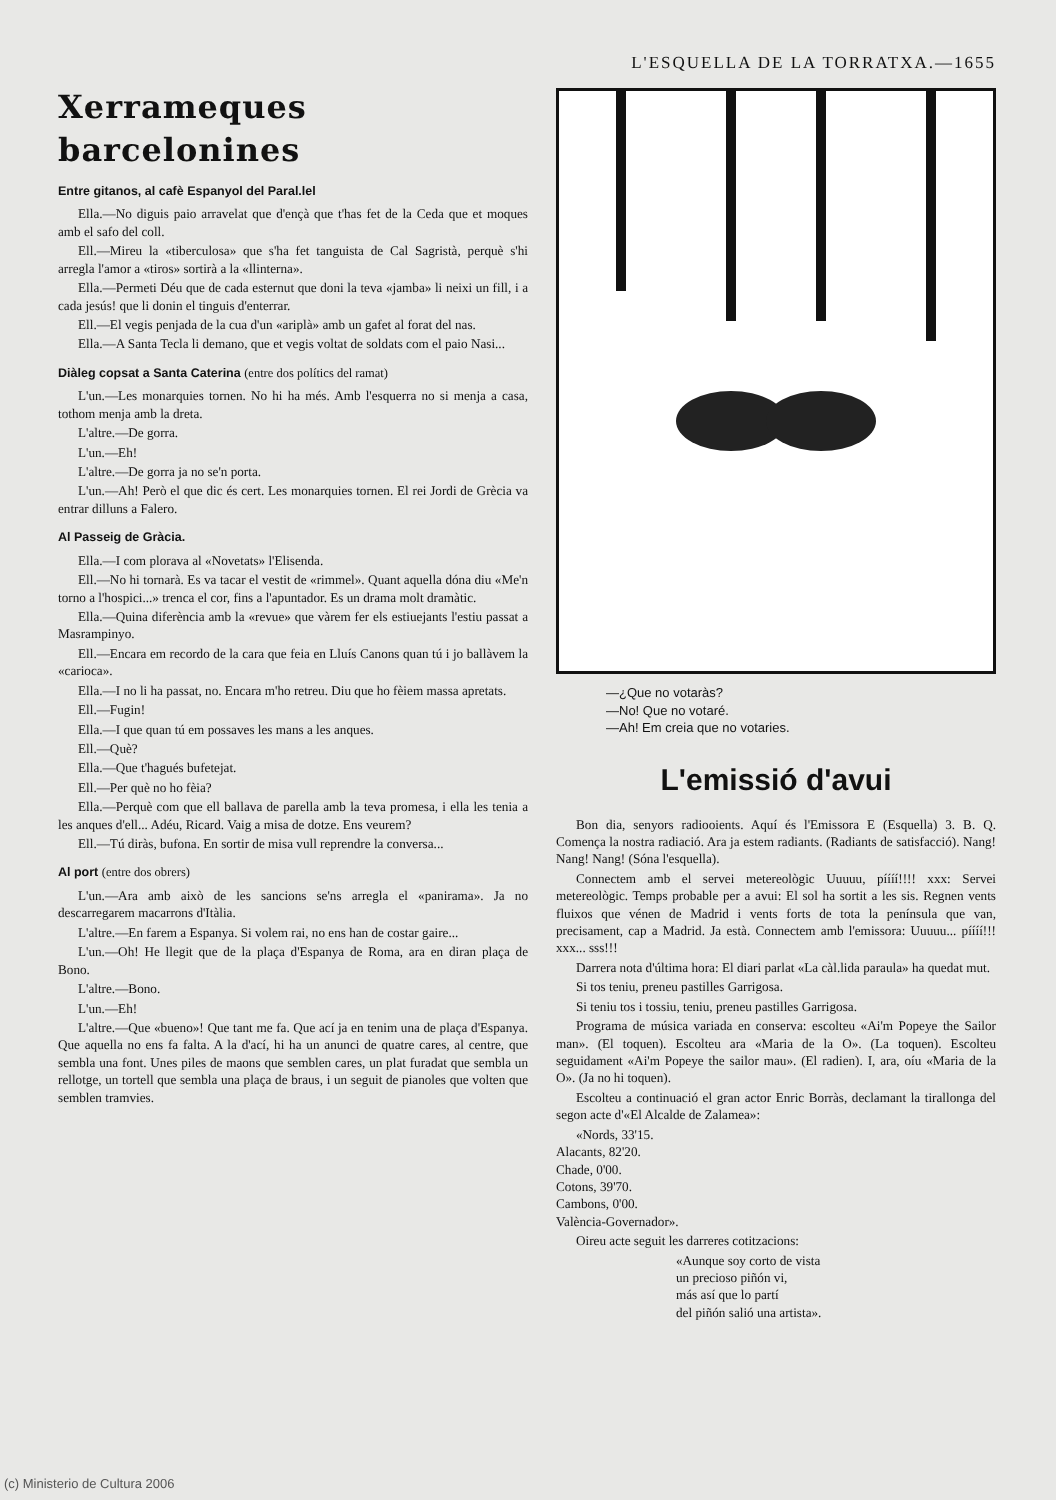L'ESQUELLA DE LA TORRATXA.—1655
Xerrameques barcelonines
Entre gitanos, al cafè Espanyol del Paral.lel
Ella.—No diguis paio arravelat que d'ençà que t'has fet de la Ceda que et moques amb el safo del coll.
Ell.—Mireu la «tiberculosa» que s'ha fet tanguista de Cal Sagristà, perquè s'hi arregla l'amor a «tiros» sortirà a la «llinterna».
Ella.—Permeti Déu que de cada esternut que doni la teva «jamba» li neixi un fill, i a cada jesús! que li donin el tinguis d'enterrar.
Ell.—El vegis penjada de la cua d'un «ariplà» amb un gafet al forat del nas.
Ella.—A Santa Tecla li demano, que et vegis voltat de soldats com el paio Nasi...
Diàleg copsat a Santa Caterina (entre dos polítics del ramat)
L'un.—Les monarquies tornen. No hi ha més. Amb l'esquerra no si menja a casa, tothom menja amb la dreta.
L'altre.—De gorra.
L'un.—Eh!
L'altre.—De gorra ja no se'n porta.
L'un.—Ah! Però el que dic és cert. Les monarquies tornen. El rei Jordi de Grècia va entrar dilluns a Falero.
Al Passeig de Gràcia.
Ella.—I com plorava al «Novetats» l'Elisenda.
Ell.—No hi tornarà. Es va tacar el vestit de «rimmel». Quant aquella dóna diu «Me'n torno a l'hospici...» trenca el cor, fins a l'apuntador. Es un drama molt dramàtic.
Ella.—Quina diferència amb la «revue» que vàrem fer els estiuejants l'estiu passat a Masrampinyo.
Ell.—Encara em recordo de la cara que feia en Lluís Canons quan tú i jo ballàvem la «carioca».
Ella.—I no li ha passat, no. Encara m'ho retreu. Diu que ho fèiem massa apretats.
Ell.—Fugin!
Ella.—I que quan tú em possaves les mans a les anques.
Ell.—Què?
Ella.—Que t'hagués bufetejat.
Ell.—Per què no ho fèia?
Ella.—Perquè com que ell ballava de parella amb la teva promesa, i ella les tenia a les anques d'ell... Adéu, Ricard. Vaig a misa de dotze. Ens veurem?
Ell.—Tú diràs, bufona. En sortir de misa vull reprendre la conversa...
Al port (entre dos obrers)
L'un.—Ara amb això de les sancions se'ns arregla el «panirama». Ja no descarregarem macarrons d'Itàlia.
L'altre.—En farem a Espanya. Si volem rai, no ens han de costar gaire...
L'un.—Oh! He llegit que de la plaça d'Espanya de Roma, ara en diran plaça de Bono.
L'altre.—Bono.
L'un.—Eh!
L'altre.—Que «bueno»! Que tant me fa. Que ací ja en tenim una de plaça d'Espanya. Que aquella no ens fa falta. A la d'ací, hi ha un anunci de quatre cares, al centre, que sembla una font. Unes piles de maons que semblen cares, un plat furadat que sembla un rellotge, un tortell que sembla una plaça de braus, i un seguit de pianoles que volten que semblen tramvies.
—¿Que no votaràs?
—No! Que no votaré.
—Ah! Em creia que no votaries.
L'emissió d'avui
Bon dia, senyors radiooients. Aquí és l'Emissora E (Esquella) 3. B. Q. Comença la nostra radiació. Ara ja estem radiants. (Radiants de satisfacció). Nang! Nang! Nang! (Sóna l'esquella).
Connectem amb el servei metereològic Uuuuu, píííí!!!! xxx: Servei metereològic. Temps probable per a avui: El sol ha sortit a les sis. Regnen vents fluixos que vénen de Madrid i vents forts de tota la península que van, precisament, cap a Madrid. Ja està. Connectem amb l'emissora: Uuuuu... píííí!!! xxx... sss!!!
Darrera nota d'última hora: El diari parlat «La càl.lida paraula» ha quedat mut.
Si tos teniu, preneu pastilles Garrigosa.
Si teniu tos i tossiu, teniu, preneu pastilles Garrigosa.
Programa de música variada en conserva: escolteu «Ai'm Popeye the Sailor man». (El toquen). Escolteu ara «Maria de la O». (La toquen). Escolteu seguidament «Ai'm Popeye the sailor mau». (El radien). I, ara, oíu «Maria de la O». (Ja no hi toquen).
Escolteu a continuació el gran actor Enric Borràs, declamant la tirallonga del segon acte d'«El Alcalde de Zalamea»:
«Nords, 33'15.
Alacants, 82'20.
Chade, 0'00.
Cotons, 39'70.
Cambons, 0'00.
València-Governador».
Oireu acte seguit les darreres cotitzacions:
«Aunque soy corto de vista
un precioso piñón vi,
más así que lo partí
del piñón salió una artista».
(c) Ministerio de Cultura 2006